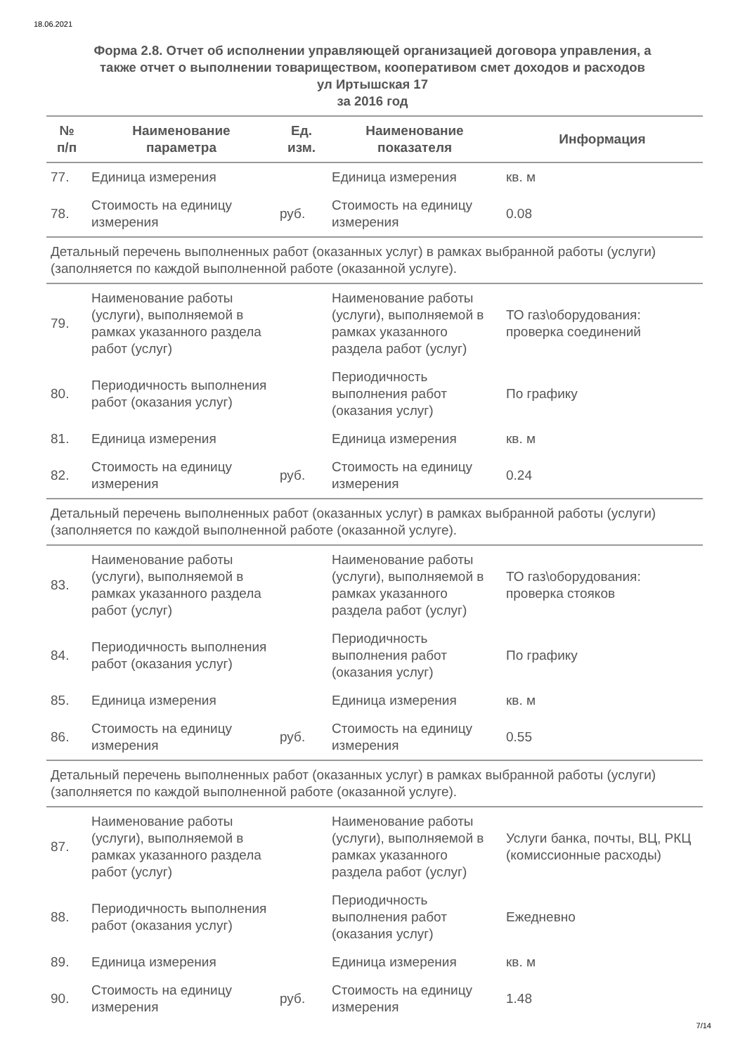18.06.2021
Форма 2.8. Отчет об исполнении управляющей организацией договора управления, а
также отчет о выполнении товариществом, кооперативом смет доходов и расходов
ул Иртышская 17
за 2016 год
| № п/п | Наименование параметра | Ед. изм. | Наименование показателя | Информация |
| --- | --- | --- | --- | --- |
| 77. | Единица измерения | | Единица измерения | кв. м |
| 78. | Стоимость на единицу измерения | руб. | Стоимость на единицу измерения | 0.08 |
| Детальный перечень выполненных работ (оказанных услуг) в рамках выбранной работы (услуги) (заполняется по каждой выполненной работе (оказанной услуге). | | | | |
| 79. | Наименование работы (услуги), выполняемой в рамках указанного раздела работ (услуг) | | Наименование работы (услуги), выполняемой в рамках указанного раздела работ (услуг) | ТО газ\оборудования: проверка соединений |
| 80. | Периодичность выполнения работ (оказания услуг) | | Периодичность выполнения работ (оказания услуг) | По графику |
| 81. | Единица измерения | | Единица измерения | кв. м |
| 82. | Стоимость на единицу измерения | руб. | Стоимость на единицу измерения | 0.24 |
| Детальный перечень выполненных работ (оказанных услуг) в рамках выбранной работы (услуги) (заполняется по каждой выполненной работе (оказанной услуге). | | | | |
| 83. | Наименование работы (услуги), выполняемой в рамках указанного раздела работ (услуг) | | Наименование работы (услуги), выполняемой в рамках указанного раздела работ (услуг) | ТО газ\оборудования: проверка стояков |
| 84. | Периодичность выполнения работ (оказания услуг) | | Периодичность выполнения работ (оказания услуг) | По графику |
| 85. | Единица измерения | | Единица измерения | кв. м |
| 86. | Стоимость на единицу измерения | руб. | Стоимость на единицу измерения | 0.55 |
| Детальный перечень выполненных работ (оказанных услуг) в рамках выбранной работы (услуги) (заполняется по каждой выполненной работе (оказанной услуге). | | | | |
| 87. | Наименование работы (услуги), выполняемой в рамках указанного раздела работ (услуг) | | Наименование работы (услуги), выполняемой в рамках указанного раздела работ (услуг) | Услуги банка, почты, ВЦ, РКЦ (комиссионные расходы) |
| 88. | Периодичность выполнения работ (оказания услуг) | | Периодичность выполнения работ (оказания услуг) | Ежедневно |
| 89. | Единица измерения | | Единица измерения | кв. м |
| 90. | Стоимость на единицу измерения | руб. | Стоимость на единицу измерения | 1.48 |
7/14